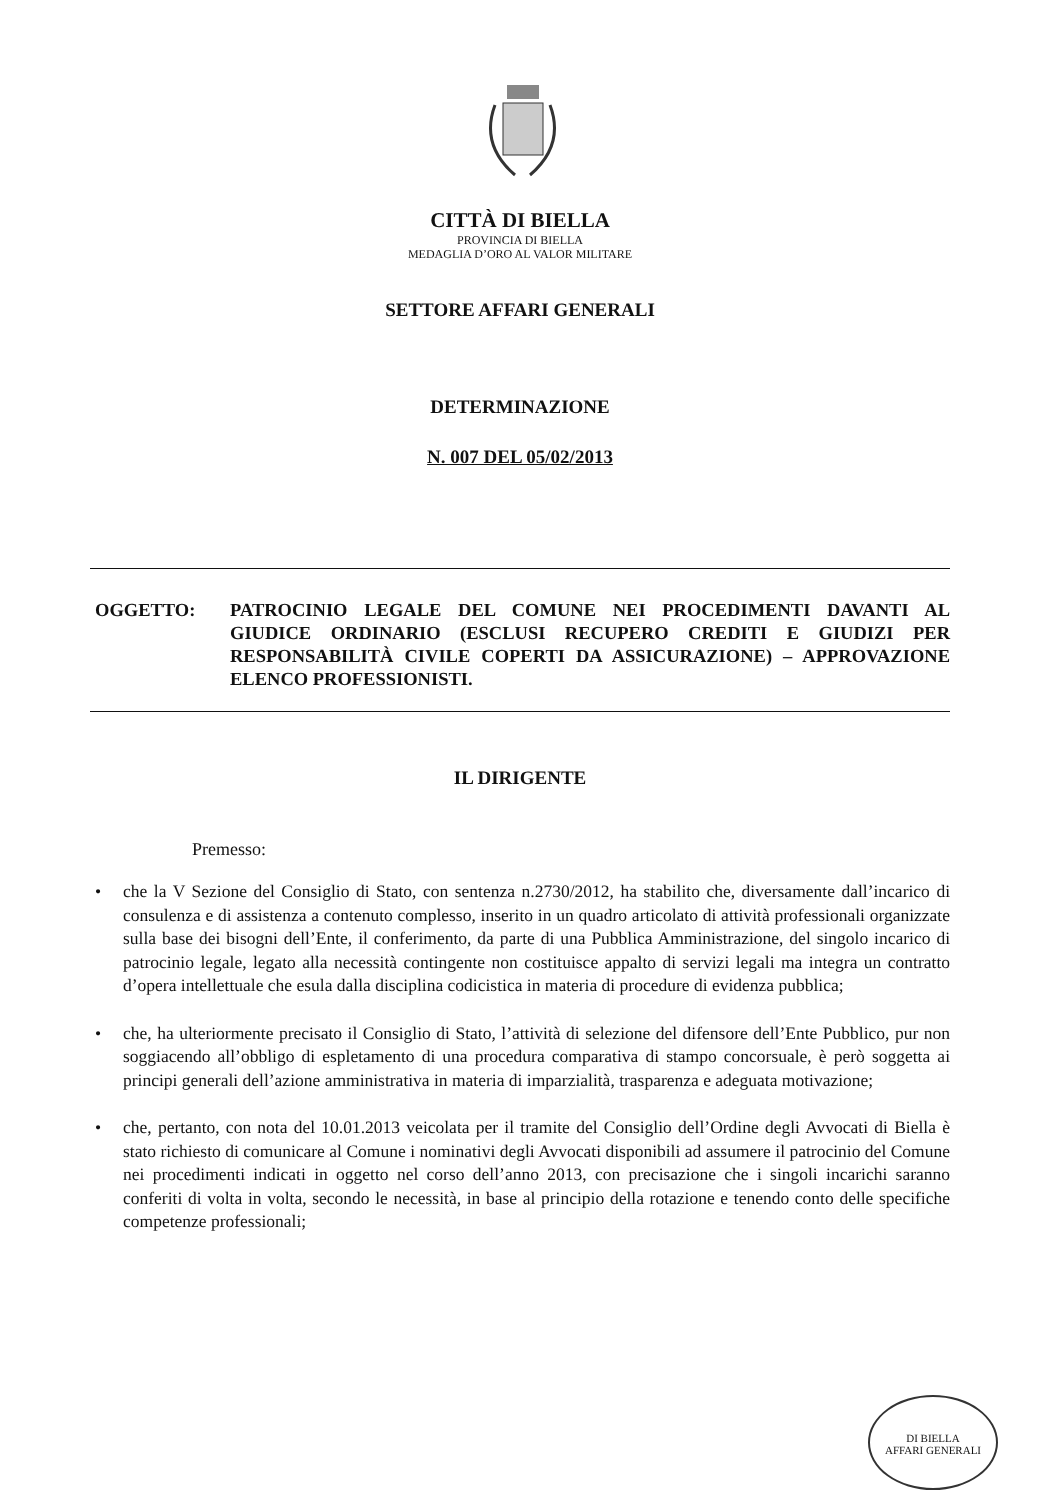CITTÀ DI BIELLA
PROVINCIA DI BIELLA
MEDAGLIA D’ORO AL VALOR MILITARE
SETTORE AFFARI GENERALI
DETERMINAZIONE
N. 007 DEL 05/02/2013
OGGETTO: PATROCINIO LEGALE DEL COMUNE NEI PROCEDIMENTI DAVANTI AL GIUDICE ORDINARIO (ESCLUSI RECUPERO CREDITI E GIUDIZI PER RESPONSABILITÀ CIVILE COPERTI DA ASSICURAZIONE) – APPROVAZIONE ELENCO PROFESSIONISTI.
IL DIRIGENTE
Premesso:
• che la V Sezione del Consiglio di Stato, con sentenza n.2730/2012, ha stabilito che, diversamente dall’incarico di consulenza e di assistenza a contenuto complesso, inserito in un quadro articolato di attività professionali organizzate sulla base dei bisogni dell’Ente, il conferimento, da parte di una Pubblica Amministrazione, del singolo incarico di patrocinio legale, legato alla necessità contingente non costituisce appalto di servizi legali ma integra un contratto d’opera intellettuale che esula dalla disciplina codicistica in materia di procedure di evidenza pubblica;
• che, ha ulteriormente precisato il Consiglio di Stato, l’attività di selezione del difensore dell’Ente Pubblico, pur non soggiacendo all’obbligo di espletamento di una procedura comparativa di stampo concorsuale, è però soggetta ai principi generali dell’azione amministrativa in materia di imparzialità, trasparenza e adeguata motivazione;
• che, pertanto, con nota del 10.01.2013 veicolata per il tramite del Consiglio dell’Ordine degli Avvocati di Biella è stato richiesto di comunicare al Comune i nominativi degli Avvocati disponibili ad assumere il patrocinio del Comune nei procedimenti indicati in oggetto nel corso dell’anno 2013, con precisazione che i singoli incarichi saranno conferiti di volta in volta, secondo le necessità, in base al principio della rotazione e tenendo conto delle specifiche competenze professionali;
DI BIELLA
AFFARI GENERALI